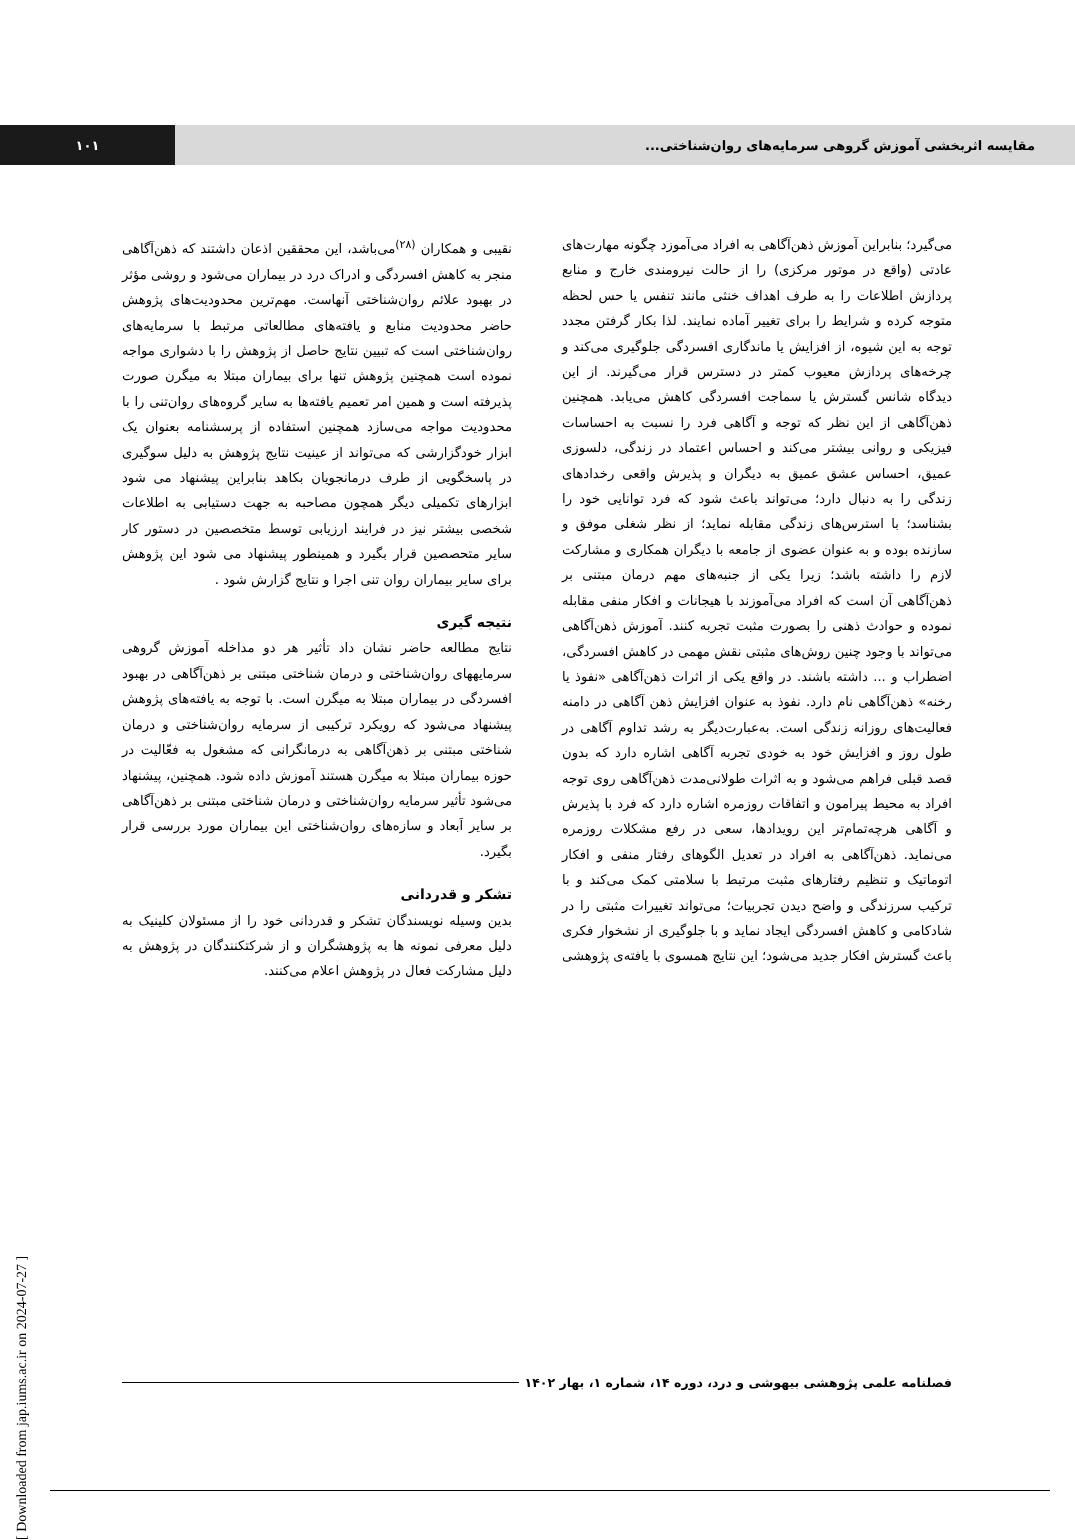مقایسه اثربخشی آموزش گروهی سرمایه‌های روان‌شناختی...
۱۰۱
می‌گیرد؛ بنابراین آموزش ذهن‌آگاهی به افراد می‌آموزد چگونه مهارت‌های عادتی (واقع در موتور مرکزی) را از حالت نیرومندی خارج و منابع پردازش اطلاعات را به طرف اهداف خنثی مانند تنفس یا حس لحظه متوجه کرده و شرایط را برای تغییر آماده نمایند. لذا بکار گرفتن مجدد توجه به این شیوه، از افزایش یا ماندگاری افسردگی جلوگیری می‌کند و چرخه‌های پردازش معیوب کمتر در دسترس قرار می‌گیرند. از این دیدگاه شانس گسترش یا سماجت افسردگی کاهش می‌یابد. همچنین ذهن‌آگاهی از این نظر که توجه و آگاهی فرد را نسبت به احساسات فیزیکی و روانی بیشتر می‌کند و احساس اعتماد در زندگی، دلسوزی عمیق، احساس عشق عمیق به دیگران و پذیرش واقعی رخدادهای زندگی را به دنبال دارد؛ می‌تواند باعث شود که فرد توانایی خود را بشناسد؛ با استرس‌های زندگی مقابله نماید؛ از نظر شغلی موفق و سازنده بوده و به عنوان عضوی از جامعه با دیگران همکاری و مشارکت لازم را داشته باشد؛ زیرا یکی از جنبه‌های مهم درمان مبتنی بر ذهن‌آگاهی آن است که افراد می‌آموزند با هیجانات و افکار منفی مقابله نموده و حوادث ذهنی را بصورت مثبت تجربه کنند. آموزش ذهن‌آگاهی می‌تواند با وجود چنین روش‌های مثبتی نقش مهمی در کاهش افسردگی، اضطراب و ... داشته باشند. در واقع یکی از اثرات ذهن‌آگاهی «نفوذ یا رخنه» ذهن‌آگاهی نام دارد. نفوذ به عنوان افزایش ذهن آگاهی در دامنه فعالیت‌های روزانه زندگی است. به‌عبارت‌دیگر به رشد تداوم آگاهی در طول روز و افزایش خود به خودی تجربه آگاهی اشاره دارد که بدون قصد قبلی فراهم می‌شود و به اثرات طولانی‌مدت ذهن‌آگاهی روی توجه افراد به محیط پیرامون و اتفاقات روزمره اشاره دارد که فرد با پذیرش و آگاهی هرچه‌تمام‌تر این رویدادها، سعی در رفع مشکلات روزمره می‌نماید. ذهن‌آگاهی به افراد در تعدیل الگوهای رفتار منفی و افکار اتوماتیک و تنظیم رفتارهای مثبت مرتبط با سلامتی کمک می‌کند و با ترکیب سرزندگی و واضح دیدن تجربیات؛ می‌تواند تغییرات مثبتی را در شادکامی و کاهش افسردگی ایجاد نماید و با جلوگیری از نشخوار فکری باعث گسترش افکار جدید می‌شود؛ این نتایج همسوی با یافته‌ی پژوهشی
نقیبی و همکاران <sup>(۲۸)</sup>می‌باشد، این محققین اذعان داشتند که ذهن‌آگاهی منجر به کاهش افسردگی و ادراک درد در بیماران می‌شود و روشی مؤثر در بهبود علائم روان‌شناختی آنهاست. مهم‌ترین محدودیت‌های پژوهش حاضر محدودیت منابع و یافته‌های مطالعاتی مرتبط با سرمایه‌های روان‌شناختی است که تبیین نتایج حاصل از پژوهش را با دشواری مواجه نموده است همچنین پژوهش تنها برای بیماران مبتلا به میگرن صورت پذیرفته است و همین امر تعمیم یافته‌ها به سایر گروه‌های روان‌تنی را با محدودیت مواجه می‌سازد همچنین استفاده از پرسشنامه بعنوان یک ابزار خودگزارشی که می‌تواند از عینیت نتایج پژوهش به دلیل سوگیری در پاسخگویی از طرف درمانجویان بکاهد بنابراین پیشنهاد می شود ابزارهای تکمیلی دیگر همچون مصاحبه به جهت دستیابی به اطلاعات شخصی بیشتر نیز در فرایند ارزیابی توسط متخصصین در دستور کار سایر متحصصین قرار بگیرد و همینطور پیشنهاد می شود این پژوهش برای سایر بیماران روان تنی اجرا و نتایج گزارش شود .
نتیجه گیری
نتایج مطالعه حاضر نشان داد تأثیر هر دو مداخله آموزش گروهی سرمایههای روان‌شناختی و درمان شناختی مبتنی بر ذهن‌آگاهی در بهبود افسردگی در بیماران مبتلا به میگرن است. با توجه به یافته‌های پژوهش پیشنهاد می‌شود که رویکرد ترکیبی از سرمایه روان‌شناختی و درمان شناختی مبتنی بر ذهن‌آگاهی به درمانگرانی که مشغول به فعّالیت در حوزه بیماران مبتلا به میگرن هستند آموزش داده شود. همچنین، پیشنهاد می‌شود تأثیر سرمایه روان‌شناختی و درمان شناختی مبتنی بر ذهن‌آگاهی بر سایر اَبعاد و سازه‌های روان‌شناختی این بیماران مورد بررسی قرار بگیرد.
تشکر و قدردانی
بدین وسیله نویسندگان تشکر و قدردانی خود را از مسئولان کلینیک به دلیل معرفی نمونه ها به پژوهشگران و از شرکتکنندگان در پژوهش به دلیل مشارکت فعال در پژوهش اعلام می‌کنند.
فصلنامه علمی پژوهشی بیهوشی و درد، دوره ۱۴، شماره ۱، بهار ۱۴۰۲
[ Downloaded from jap.iums.ac.ir on 2024-07-27 ]